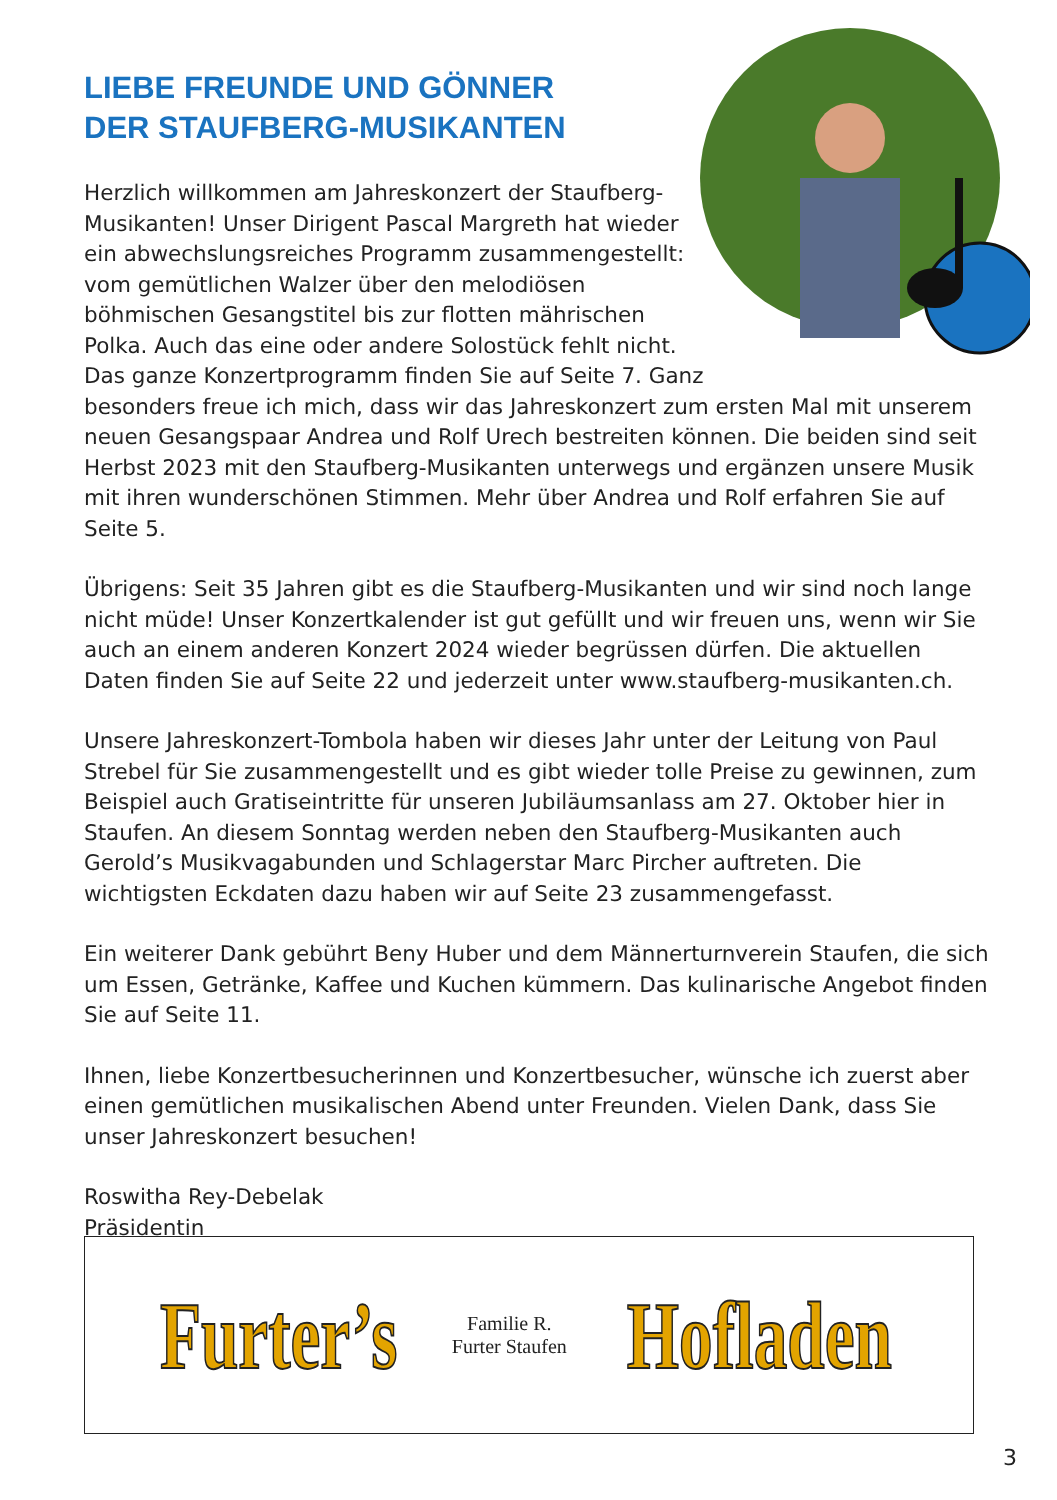LIEBE FREUNDE UND GÖNNER
DER STAUFBERG-MUSIKANTEN
Herzlich willkommen am Jahreskonzert der Staufberg-Musikanten! Unser Dirigent Pascal Margreth hat wieder ein abwechslungsreiches Programm zusammengestellt: vom gemütlichen Walzer über den melodiösen böhmischen Gesangstitel bis zur flotten mährischen Polka. Auch das eine oder andere Solostück fehlt nicht. Das ganze Konzertprogramm finden Sie auf Seite 7. Ganz besonders freue ich mich, dass wir das Jahreskonzert zum ersten Mal mit unserem neuen Gesangspaar Andrea und Rolf Urech bestreiten können. Die beiden sind seit Herbst 2023 mit den Staufberg-Musikanten unterwegs und ergänzen unsere Musik mit ihren wunderschönen Stimmen. Mehr über Andrea und Rolf erfahren Sie auf Seite 5.
Übrigens: Seit 35 Jahren gibt es die Staufberg-Musikanten und wir sind noch lange nicht müde! Unser Konzertkalender ist gut gefüllt und wir freuen uns, wenn wir Sie auch an einem anderen Konzert 2024 wieder begrüssen dürfen. Die aktuellen Daten finden Sie auf Seite 22 und jederzeit unter www.staufberg-musikanten.ch.
Unsere Jahreskonzert-Tombola haben wir dieses Jahr unter der Leitung von Paul Strebel für Sie zusammengestellt und es gibt wieder tolle Preise zu gewinnen, zum Beispiel auch Gratiseintritte für unseren Jubiläumsanlass am 27. Oktober hier in Staufen. An diesem Sonntag werden neben den Staufberg-Musikanten auch Gerold’s Musikvagabunden und Schlagerstar Marc Pircher auftreten. Die wichtigsten Eckdaten dazu haben wir auf Seite 23 zusammengefasst.
Ein weiterer Dank gebührt Beny Huber und dem Männerturnverein Staufen, die sich um Essen, Getränke, Kaffee und Kuchen kümmern. Das kulinarische Angebot finden Sie auf Seite 11.
Ihnen, liebe Konzertbesucherinnen und Konzertbesucher, wünsche ich zuerst aber einen gemütlichen musikalischen Abend unter Freunden. Vielen Dank, dass Sie unser Jahreskonzert besuchen!
Roswitha Rey-Debelak
Präsidentin
Furter’s Familie R. Furter Staufen Hofladen
3